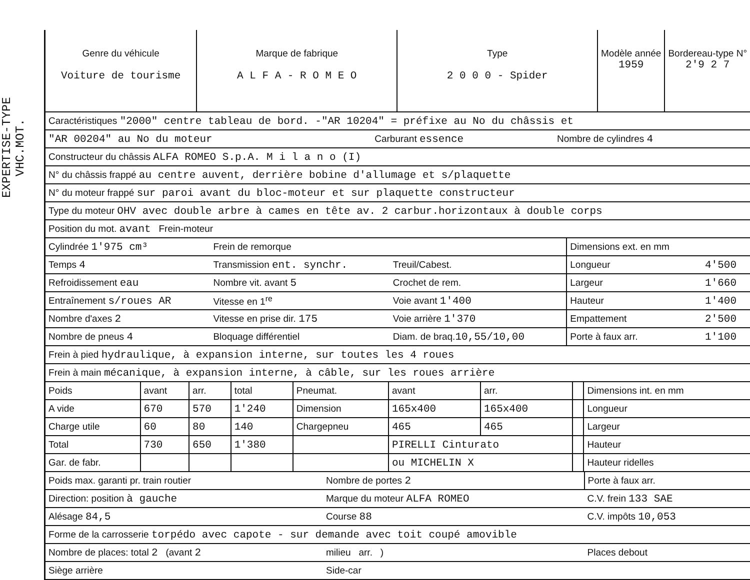EXPERTISE-TYPE VHC.MOT.
| Genre du véhicule Voiture de tourisme | Marque de fabrique A L F A - R O M E O | Type 2 0 0 0 - Spider | Modèle année 1959 | Bordereau-type N° 2'9 2 7 |
| Caractéristiques "2000" centre tableau de bord. -"AR 10204" = préfixe au No du châssis et | | |
| "AR 00204" au No du moteur | Carburant essence | Nombre de cylindres 4 |
| Constructeur du châssis ALFA ROMEO S.p.A. M i l a n o (I) | | |
| N° du châssis frappé au centre auvent, derrière bobine d'allumage et s/plaquette | | |
| N° du moteur frappé sur paroi avant du bloc-moteur et sur plaquette constructeur | | |
| Type du moteur OHV avec double arbre à cames en tête av. 2 carbur.horizontaux à double corps | | |
| Position du mot. avant Frein-moteur | | |
| Cylindrée 1'975 cm³ | Frein de remorque | | Dimensions ext. en mm | |
| Temps 4 | Transmission ent. synchr. | Treuil/Cabest. | Longueur | 4'500 |
| Refroidissement eau | Nombre vit. avant 5 | Crochet de rem. | Largeur | 1'660 |
| Entraînement s/roues AR | Vitesse en 1<sup>re</sup> | Voie avant 1'400 | Hauteur | 1'400 |
| Nombre d'axes 2 | Vitesse en prise dir. 175 | Voie arrière 1'370 | Empattement | 2'500 |
| Nombre de pneus 4 | Bloquage différentiel | Diam. de braq. 10,55/10,00 | Porte à faux arr. | 1'100 |
| Frein à pied hydraulique, à expansion interne, sur toutes les 4 roues | | | | |
| Frein à main mécanique, à expansion interne, à câble, sur les roues arrière | | | | |
| Poids | avant | arr. | total | Pneumat. | avant | arr. | | Dimensions int. en mm |
| A vide | 670 | 570 | 1'240 | Dimension | 165x400 | 165x400 | | Longueur |
| Charge utile | 60 | 80 | 140 | Chargepneu | 465 | 465 | | Largeur |
| Total | 730 | 650 | 1'380 | | PIRELLI Cinturato | | | Hauteur |
| Gar. de fabr. | | | | | ou MICHELIN X | | | Hauteur ridelles |
| Poids max. garanti pr. train routier | Nombre de portes 2 | Porte à faux arr. |
| Direction: position à gauche | Marque du moteur ALFA ROMEO | C.V. frein 133 SAE |
| Alésage 84,5 | Course 88 | C.V. impôts 10,053 |
| Forme de la carrosserie torpédo avec capote - sur demande avec toit coupé amovible | | |
| Nombre de places: total 2 (avant 2 | milieu arr. ) | Places debout |
| Siège arrière | Side-car | |